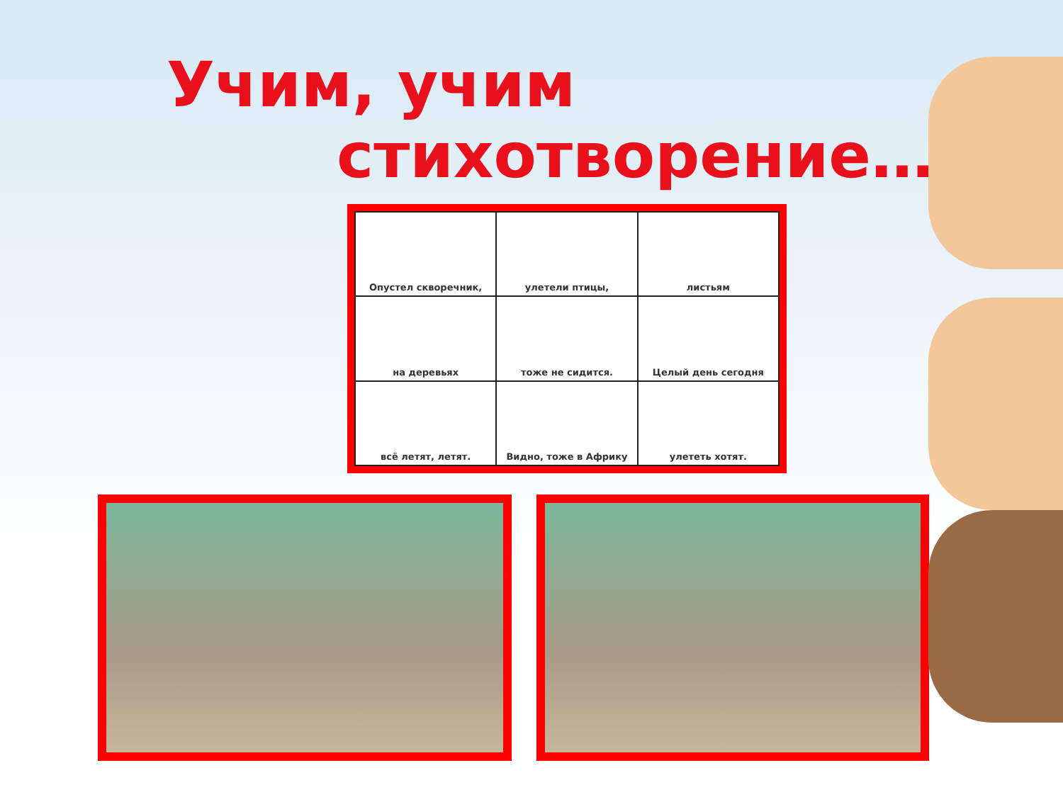Учим, учим
стихотворение….
| Опустел скворечник, | улетели птицы, | листьям |
| на деревьях | тоже не сидится. | Целый день сегодня |
| всё летят, летят. | Видно, тоже в Африку | улететь хотят. |